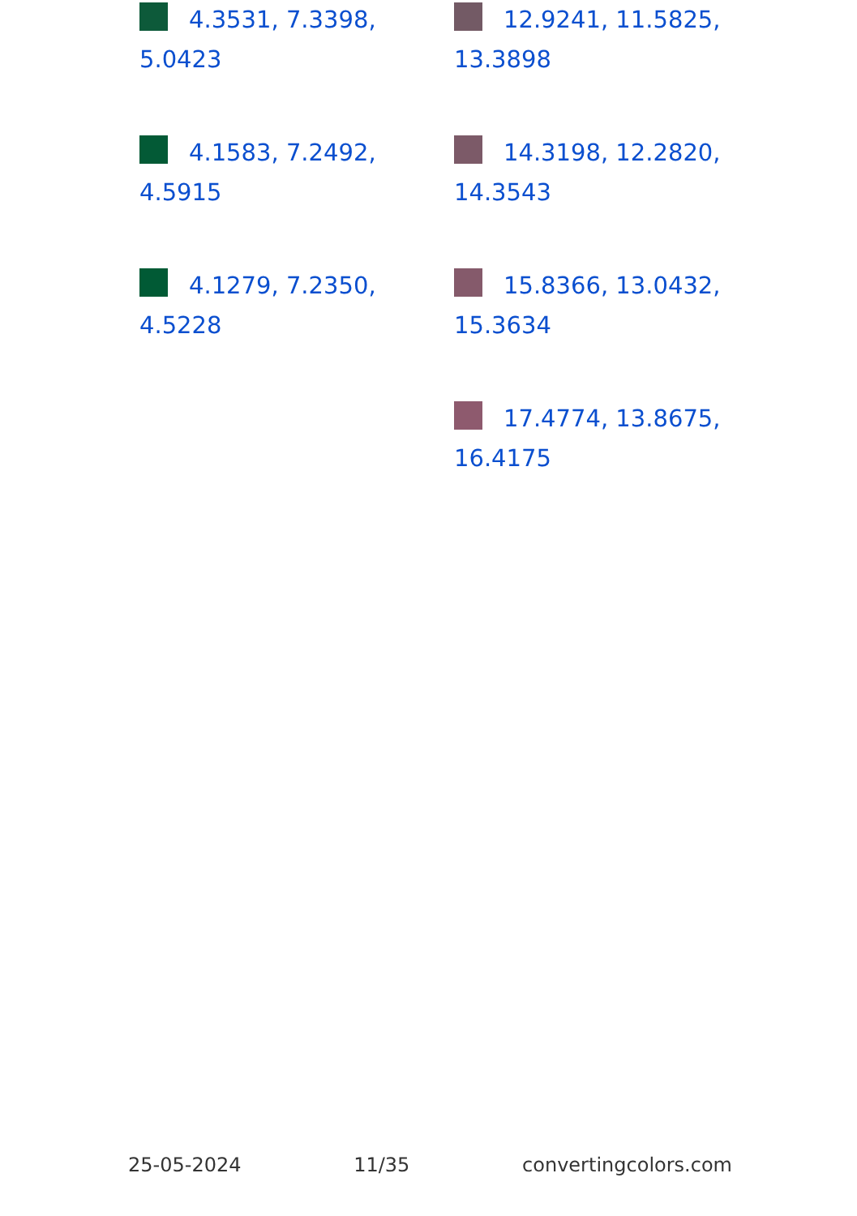4.3531, 7.3398, 5.0423
4.1583, 7.2492, 4.5915
4.1279, 7.2350, 4.5228
12.9241, 11.5825, 13.3898
14.3198, 12.2820, 14.3543
15.8366, 13.0432, 15.3634
17.4774, 13.8675, 16.4175
25-05-2024 11/35 convertingcolors.com